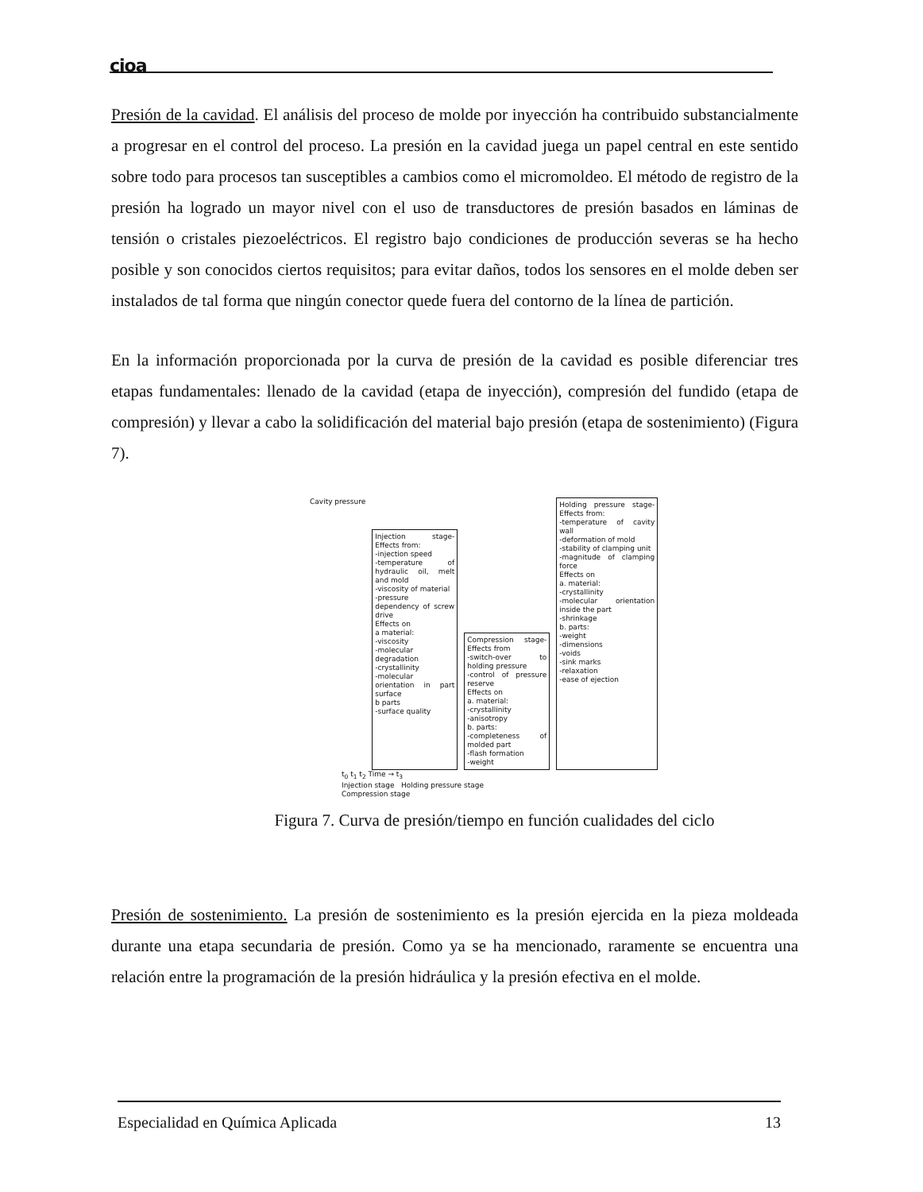cioa
Presión de la cavidad. El análisis del proceso de molde por inyección ha contribuido substancialmente a progresar en el control del proceso. La presión en la cavidad juega un papel central en este sentido sobre todo para procesos tan susceptibles a cambios como el micromoldeo. El método de registro de la presión ha logrado un mayor nivel con el uso de transductores de presión basados en láminas de tensión o cristales piezoeléctricos. El registro bajo condiciones de producción severas se ha hecho posible y son conocidos ciertos requisitos; para evitar daños, todos los sensores en el molde deben ser instalados de tal forma que ningún conector quede fuera del contorno de la línea de partición.
En la información proporcionada por la curva de presión de la cavidad es posible diferenciar tres etapas fundamentales: llenado de la cavidad (etapa de inyección), compresión del fundido (etapa de compresión) y llevar a cabo la solidificación del material bajo presión (etapa de sostenimiento) (Figura 7).
Cavity pressure
Injection stage-Effects from:
-injection speed
-temperature of hydraulic oil, melt and mold
-viscosity of material
-pressure dependency of screw drive
Effects on
a material:
-viscosity
-molecular degradation
-crystallinity
-molecular orientation in part surface
b parts
-surface quality
Compression stage-Effects from
-switch-over to holding pressure
-control of pressure reserve
Effects on
a. material:
-crystallinity
-anisotropy
b. parts:
-completeness of molded part
-flash formation
-weight
Holding pressure stage-Effects from:
-temperature of cavity wall
-deformation of mold
-stability of clamping unit
-magnitude of clamping force
Effects on
a. material:
-crystallinity
-molecular orientation inside the part
-shrinkage
b. parts:
-weight
-dimensions
-voids
-sink marks
-relaxation
-ease of ejection
t<sub>0</sub> t<sub>1</sub> t<sub>2</sub> Time → t<sub>3</sub>
Injection stage Holding pressure stage
Compression stage
Figura 7. Curva de presión/tiempo en función cualidades del ciclo
Presión de sostenimiento. La presión de sostenimiento es la presión ejercida en la pieza moldeada durante una etapa secundaria de presión. Como ya se ha mencionado, raramente se encuentra una relación entre la programación de la presión hidráulica y la presión efectiva en el molde.
Especialidad en Química Aplicada 13